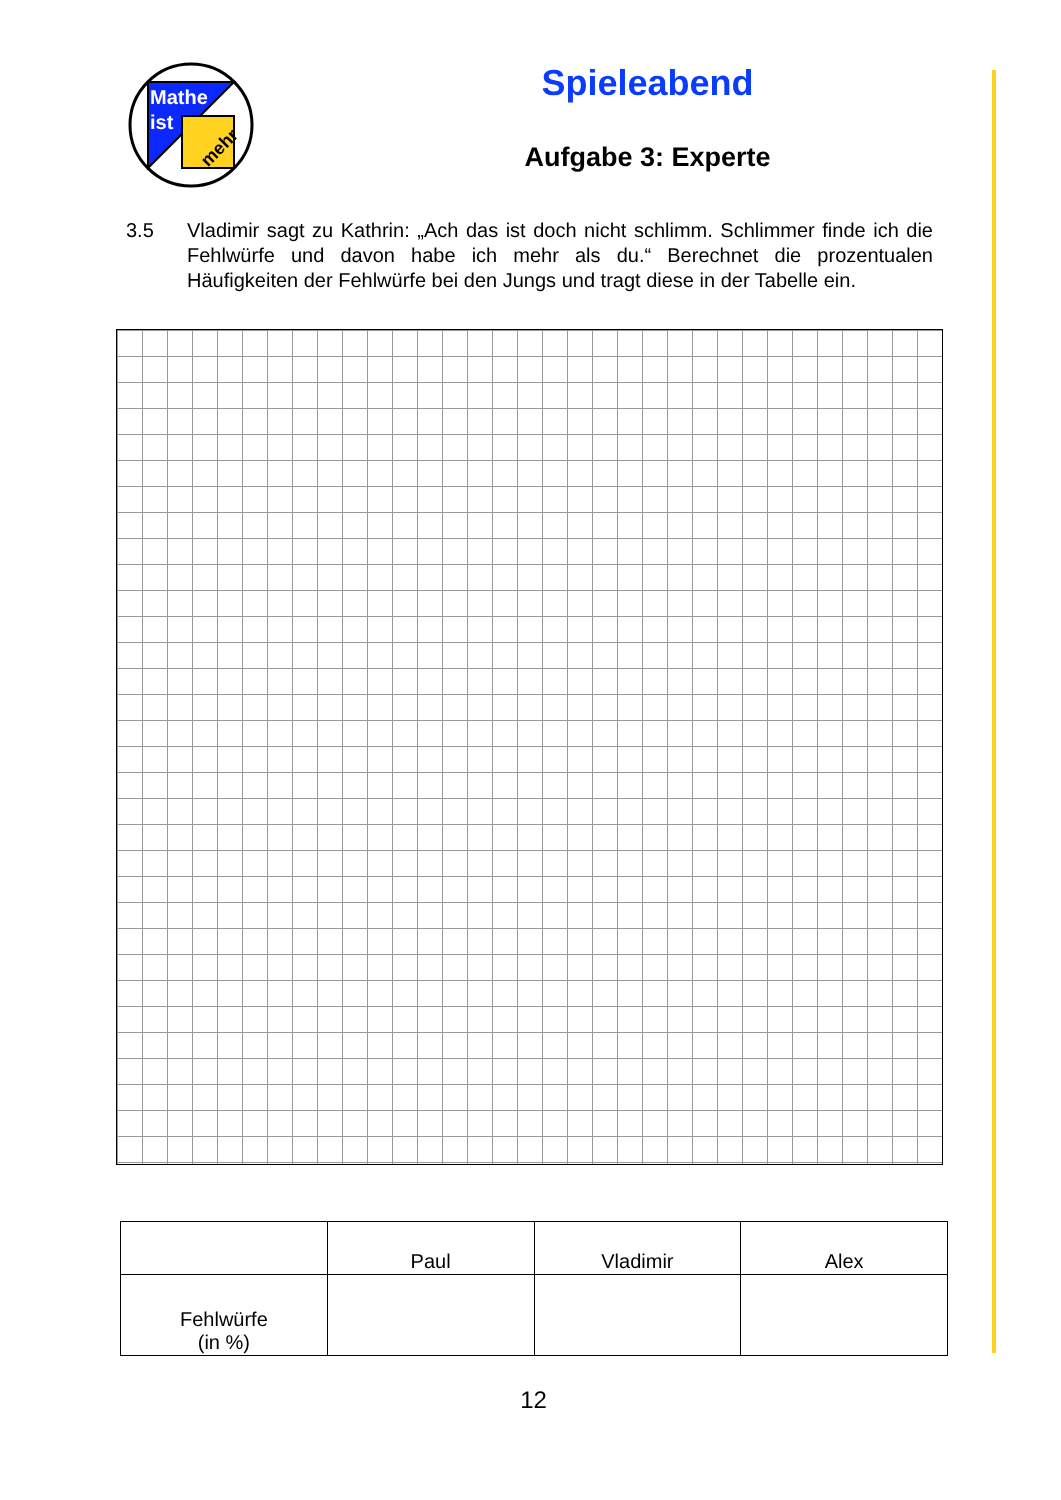Mathe
ist
mehr
Spieleabend
Aufgabe 3: Experte
3.5 Vladimir sagt zu Kathrin: „Ach das ist doch nicht schlimm. Schlimmer finde ich die Fehlwürfe und davon habe ich mehr als du.“ Berechnet die prozentualen Häufigkeiten der Fehlwürfe bei den Jungs und tragt diese in der Tabelle ein.
| | Paul | Vladimir | Alex |
| --- | --- | --- | --- |
| Fehlwürfe (in %) | | | |
12